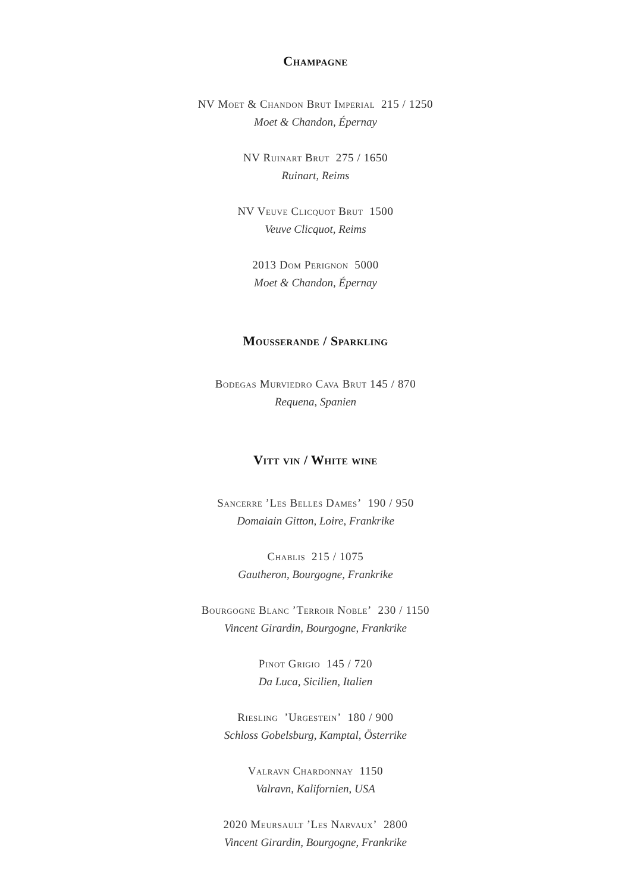Champagne
NV Moet & Chandon Brut Imperial 215 / 1250
Moet & Chandon, Épernay
NV Ruinart Brut 275 / 1650
Ruinart, Reims
NV Veuve Clicquot Brut 1500
Veuve Clicquot, Reims
2013 Dom Perignon 5000
Moet & Chandon, Épernay
Mousserande / Sparkling
Bodegas Murviedro Cava Brut 145 / 870
Requena, Spanien
Vitt vin / White wine
Sancerre ’Les Belles Dames’ 190 / 950
Domaiain Gitton, Loire, Frankrike
Chablis 215 / 1075
Gautheron, Bourgogne, Frankrike
Bourgogne Blanc ’Terroir Noble’ 230 / 1150
Vincent Girardin, Bourgogne, Frankrike
Pinot Grigio 145 / 720
Da Luca, Sicilien, Italien
Riesling ’Urgestein’ 180 / 900
Schloss Gobelsburg, Kamptal, Österrike
Valravn Chardonnay 1150
Valravn, Kalifornien, USA
2020 Meursault ’Les Narvaux’ 2800
Vincent Girardin, Bourgogne, Frankrike